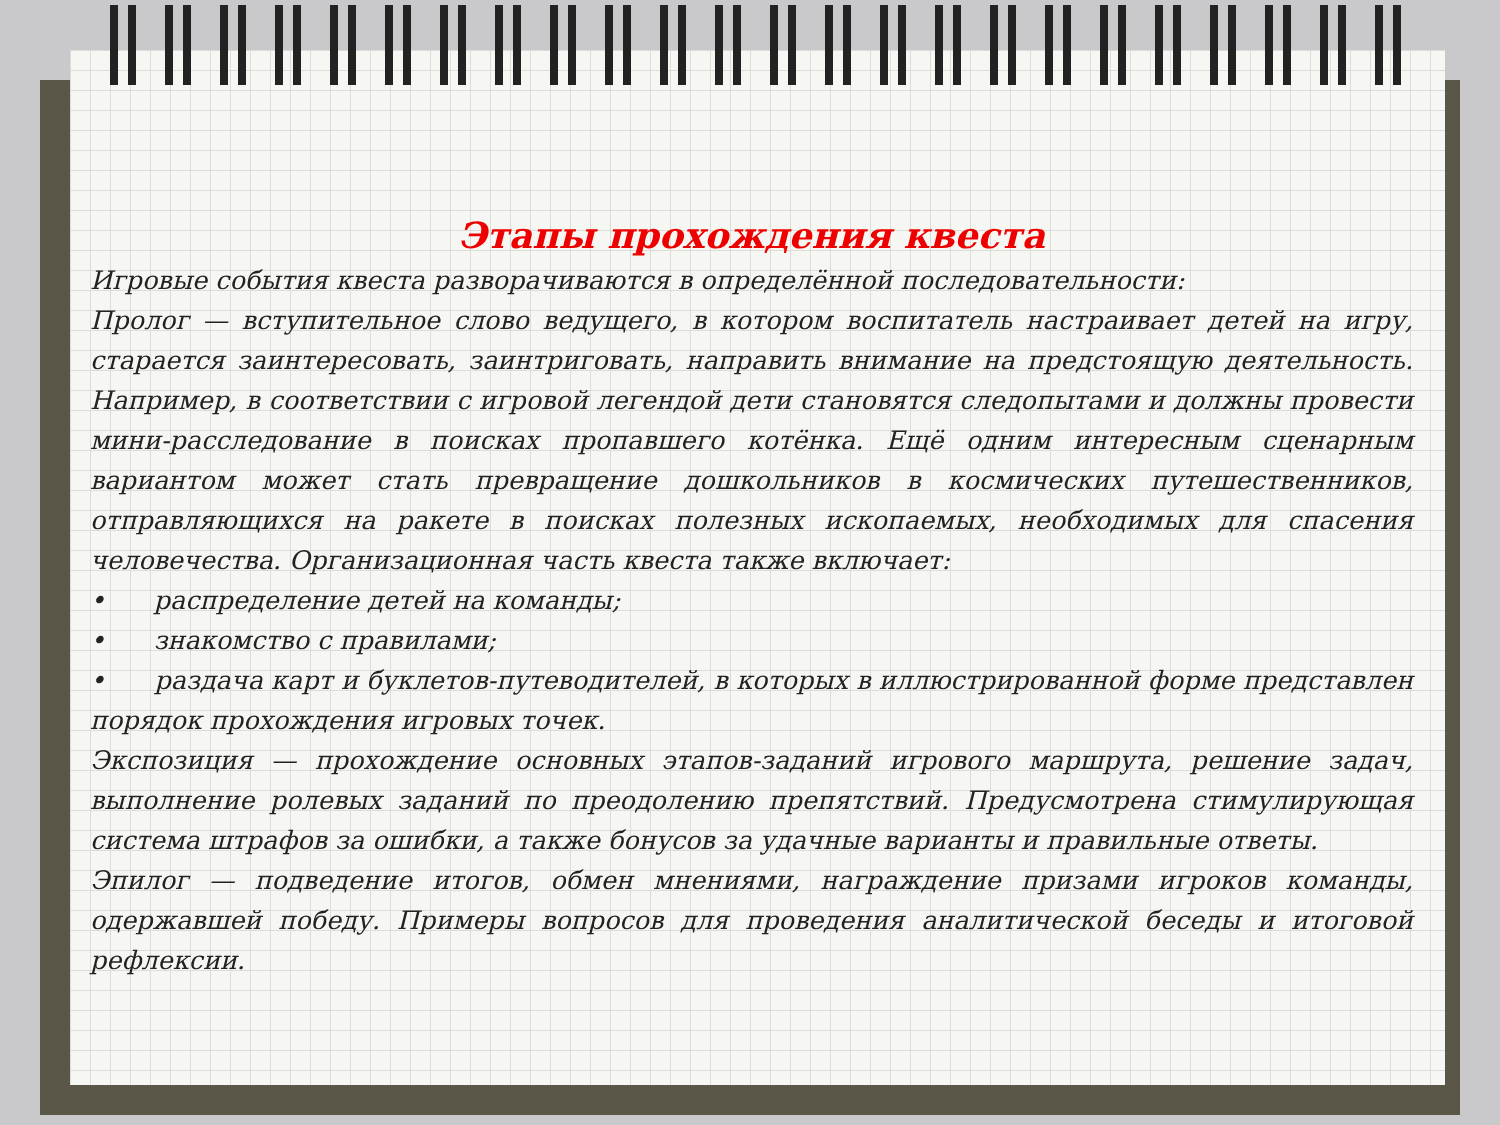Этапы прохождения квеста
Игровые события квеста разворачиваются в определённой последовательности:
Пролог — вступительное слово ведущего, в котором воспитатель настраивает детей на игру, старается заинтересовать, заинтриговать, направить внимание на предстоящую деятельность. Например, в соответствии с игровой легендой дети становятся следопытами и должны провести мини-расследование в поисках пропавшего котёнка. Ещё одним интересным сценарным вариантом может стать превращение дошкольников в космических путешественников, отправляющихся на ракете в поисках полезных ископаемых, необходимых для спасения человечества. Организационная часть квеста также включает:
• распределение детей на команды;
• знакомство с правилами;
• раздача карт и буклетов-путеводителей, в которых в иллюстрированной форме представлен порядок прохождения игровых точек.
Экспозиция — прохождение основных этапов-заданий игрового маршрута, решение задач, выполнение ролевых заданий по преодолению препятствий. Предусмотрена стимулирующая система штрафов за ошибки, а также бонусов за удачные варианты и правильные ответы.
Эпилог — подведение итогов, обмен мнениями, награждение призами игроков команды, одержавшей победу. Примеры вопросов для проведения аналитической беседы и итоговой рефлексии.